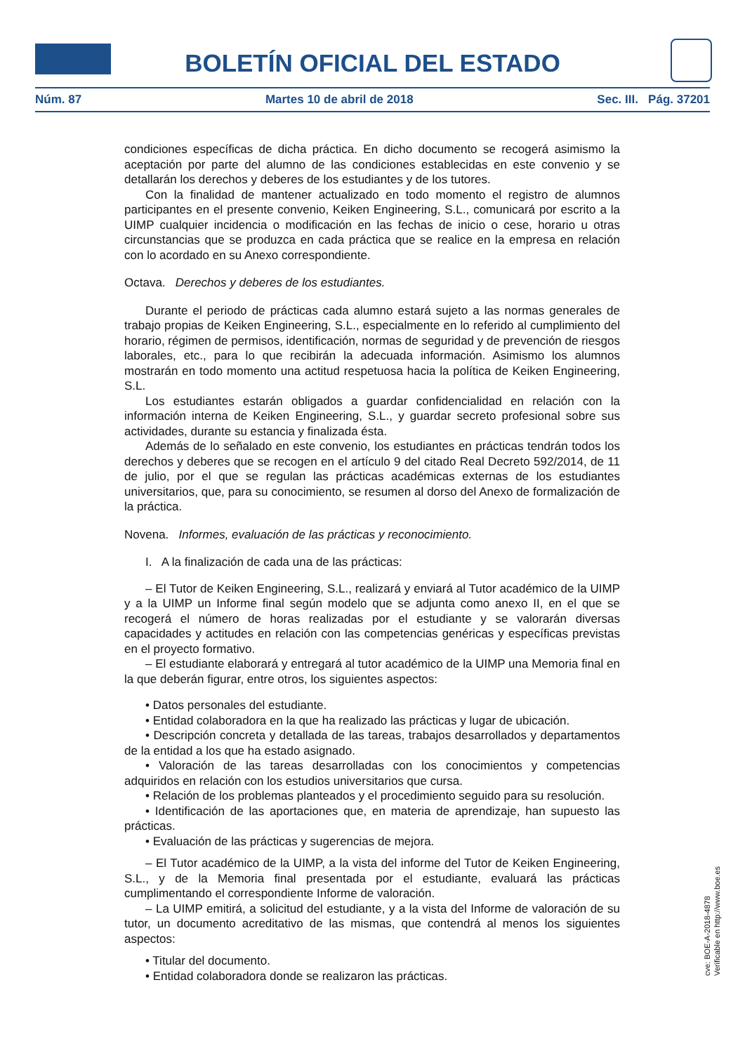BOLETÍN OFICIAL DEL ESTADO
Núm. 87 Martes 10 de abril de 2018 Sec. III. Pág. 37201
condiciones específicas de dicha práctica. En dicho documento se recogerá asimismo la aceptación por parte del alumno de las condiciones establecidas en este convenio y se detallarán los derechos y deberes de los estudiantes y de los tutores.
Con la finalidad de mantener actualizado en todo momento el registro de alumnos participantes en el presente convenio, Keiken Engineering, S.L., comunicará por escrito a la UIMP cualquier incidencia o modificación en las fechas de inicio o cese, horario u otras circunstancias que se produzca en cada práctica que se realice en la empresa en relación con lo acordado en su Anexo correspondiente.
Octava. Derechos y deberes de los estudiantes.
Durante el periodo de prácticas cada alumno estará sujeto a las normas generales de trabajo propias de Keiken Engineering, S.L., especialmente en lo referido al cumplimiento del horario, régimen de permisos, identificación, normas de seguridad y de prevención de riesgos laborales, etc., para lo que recibirán la adecuada información. Asimismo los alumnos mostrarán en todo momento una actitud respetuosa hacia la política de Keiken Engineering, S.L.
Los estudiantes estarán obligados a guardar confidencialidad en relación con la información interna de Keiken Engineering, S.L., y guardar secreto profesional sobre sus actividades, durante su estancia y finalizada ésta.
Además de lo señalado en este convenio, los estudiantes en prácticas tendrán todos los derechos y deberes que se recogen en el artículo 9 del citado Real Decreto 592/2014, de 11 de julio, por el que se regulan las prácticas académicas externas de los estudiantes universitarios, que, para su conocimiento, se resumen al dorso del Anexo de formalización de la práctica.
Novena. Informes, evaluación de las prácticas y reconocimiento.
I. A la finalización de cada una de las prácticas:
– El Tutor de Keiken Engineering, S.L., realizará y enviará al Tutor académico de la UIMP y a la UIMP un Informe final según modelo que se adjunta como anexo II, en el que se recogerá el número de horas realizadas por el estudiante y se valorarán diversas capacidades y actitudes en relación con las competencias genéricas y específicas previstas en el proyecto formativo.
– El estudiante elaborará y entregará al tutor académico de la UIMP una Memoria final en la que deberán figurar, entre otros, los siguientes aspectos:
• Datos personales del estudiante.
• Entidad colaboradora en la que ha realizado las prácticas y lugar de ubicación.
• Descripción concreta y detallada de las tareas, trabajos desarrollados y departamentos de la entidad a los que ha estado asignado.
• Valoración de las tareas desarrolladas con los conocimientos y competencias adquiridos en relación con los estudios universitarios que cursa.
• Relación de los problemas planteados y el procedimiento seguido para su resolución.
• Identificación de las aportaciones que, en materia de aprendizaje, han supuesto las prácticas.
• Evaluación de las prácticas y sugerencias de mejora.
– El Tutor académico de la UIMP, a la vista del informe del Tutor de Keiken Engineering, S.L., y de la Memoria final presentada por el estudiante, evaluará las prácticas cumplimentando el correspondiente Informe de valoración.
– La UIMP emitirá, a solicitud del estudiante, y a la vista del Informe de valoración de su tutor, un documento acreditativo de las mismas, que contendrá al menos los siguientes aspectos:
• Titular del documento.
• Entidad colaboradora donde se realizaron las prácticas.
cve: BOE-A-2018-4878
Verificable en http://www.boe.es